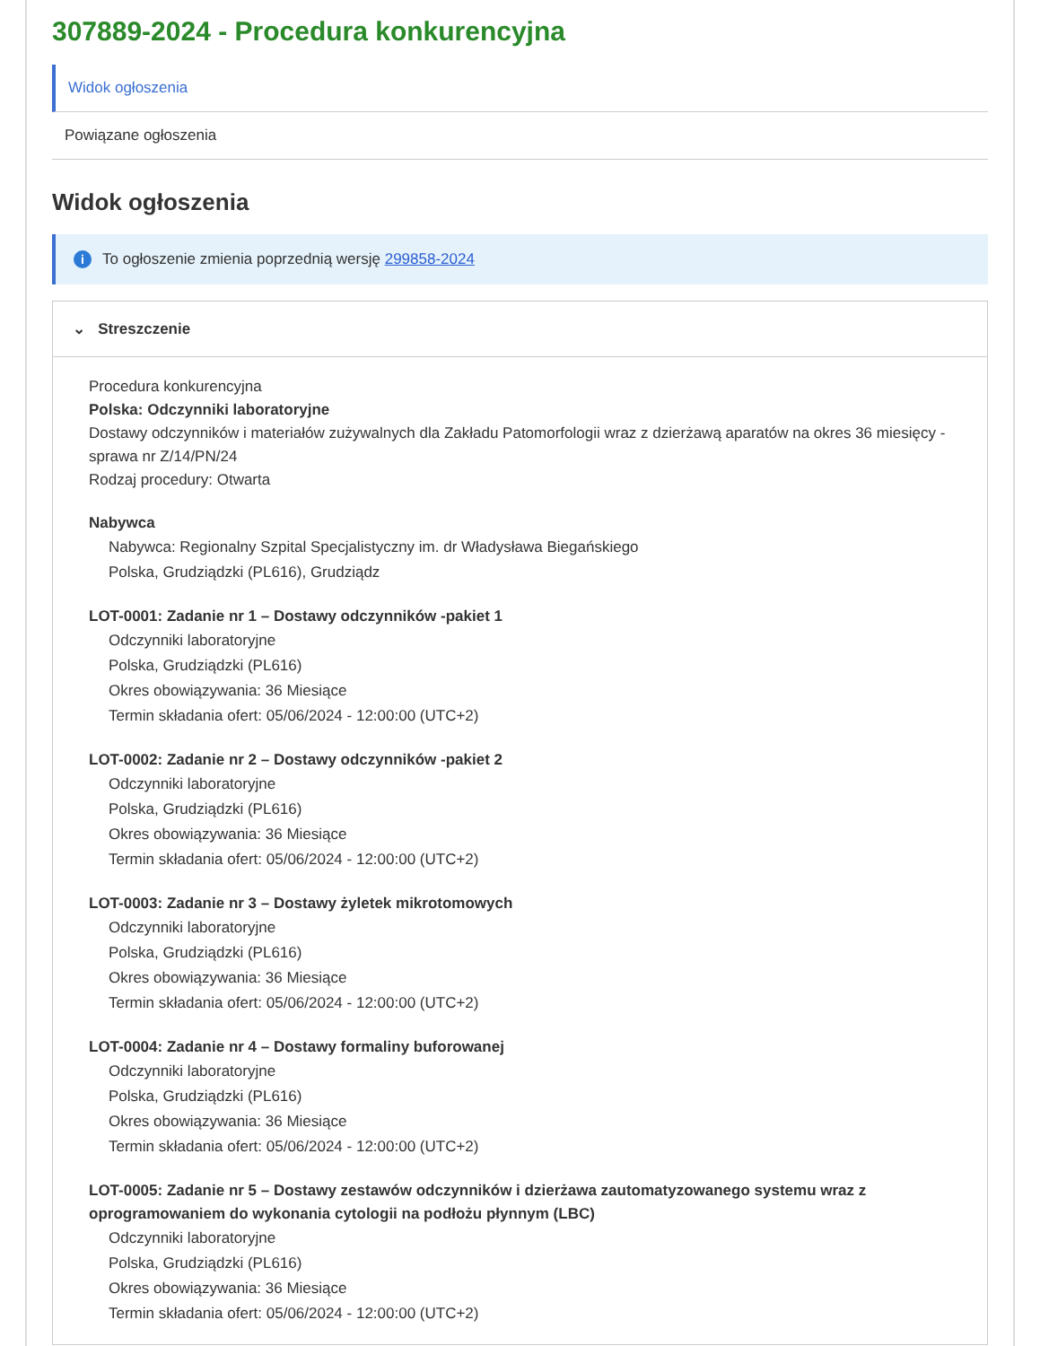307889-2024 - Procedura konkurencyjna
Widok ogłoszenia
Powiązane ogłoszenia
Widok ogłoszenia
i To ogłoszenie zmienia poprzednią wersję 299858-2024
⌄ Streszczenie
Procedura konkurencyjna
Polska: Odczynniki laboratoryjne
Dostawy odczynników i materiałów zużywalnych dla Zakładu Patomorfologii wraz z dzierżawą aparatów na okres 36 miesięcy - sprawa nr Z/14/PN/24
Rodzaj procedury: Otwarta
Nabywca
Nabywca: Regionalny Szpital Specjalistyczny im. dr Władysława Biegańskiego
Polska, Grudziądzki (PL616), Grudziądz
LOT-0001: Zadanie nr 1 – Dostawy odczynników -pakiet 1
Odczynniki laboratoryjne
Polska, Grudziądzki (PL616)
Okres obowiązywania: 36 Miesiące
Termin składania ofert: 05/06/2024 - 12:00:00 (UTC+2)
LOT-0002: Zadanie nr 2 – Dostawy odczynników -pakiet 2
Odczynniki laboratoryjne
Polska, Grudziądzki (PL616)
Okres obowiązywania: 36 Miesiące
Termin składania ofert: 05/06/2024 - 12:00:00 (UTC+2)
LOT-0003: Zadanie nr 3 – Dostawy żyletek mikrotomowych
Odczynniki laboratoryjne
Polska, Grudziądzki (PL616)
Okres obowiązywania: 36 Miesiące
Termin składania ofert: 05/06/2024 - 12:00:00 (UTC+2)
LOT-0004: Zadanie nr 4 – Dostawy formaliny buforowanej
Odczynniki laboratoryjne
Polska, Grudziądzki (PL616)
Okres obowiązywania: 36 Miesiące
Termin składania ofert: 05/06/2024 - 12:00:00 (UTC+2)
LOT-0005: Zadanie nr 5 – Dostawy zestawów odczynników i dzierżawa zautomatyzowanego systemu wraz z oprogramowaniem do wykonania cytologii na podłożu płynnym (LBC)
Odczynniki laboratoryjne
Polska, Grudziądzki (PL616)
Okres obowiązywania: 36 Miesiące
Termin składania ofert: 05/06/2024 - 12:00:00 (UTC+2)